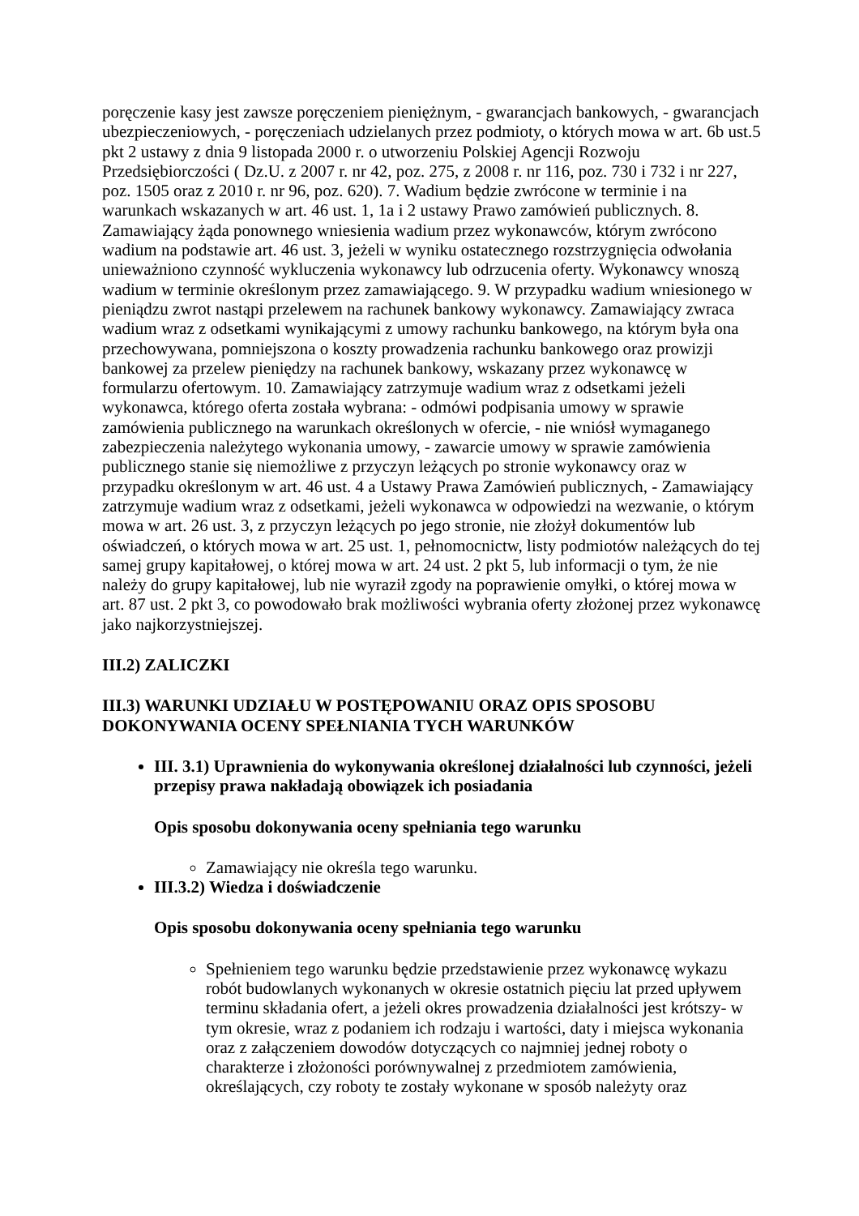poręczenie kasy jest zawsze poręczeniem pieniężnym, - gwarancjach bankowych, - gwarancjach ubezpieczeniowych, - poręczeniach udzielanych przez podmioty, o których mowa w art. 6b ust.5 pkt 2 ustawy z dnia 9 listopada 2000 r. o utworzeniu Polskiej Agencji Rozwoju Przedsiębiorczości ( Dz.U. z 2007 r. nr 42, poz. 275, z 2008 r. nr 116, poz. 730 i 732 i nr 227, poz. 1505 oraz z 2010 r. nr 96, poz. 620). 7. Wadium będzie zwrócone w terminie i na warunkach wskazanych w art. 46 ust. 1, 1a i 2 ustawy Prawo zamówień publicznych. 8. Zamawiający żąda ponownego wniesienia wadium przez wykonawców, którym zwrócono wadium na podstawie art. 46 ust. 3, jeżeli w wyniku ostatecznego rozstrzygnięcia odwołania unieważniono czynność wykluczenia wykonawcy lub odrzucenia oferty. Wykonawcy wnoszą wadium w terminie określonym przez zamawiającego. 9. W przypadku wadium wniesionego w pieniądzu zwrot nastąpi przelewem na rachunek bankowy wykonawcy. Zamawiający zwraca wadium wraz z odsetkami wynikającymi z umowy rachunku bankowego, na którym była ona przechowywana, pomniejszona o koszty prowadzenia rachunku bankowego oraz prowizji bankowej za przelew pieniędzy na rachunek bankowy, wskazany przez wykonawcę w formularzu ofertowym. 10. Zamawiający zatrzymuje wadium wraz z odsetkami jeżeli wykonawca, którego oferta została wybrana: - odmówi podpisania umowy w sprawie zamówienia publicznego na warunkach określonych w ofercie, - nie wniósł wymaganego zabezpieczenia należytego wykonania umowy, - zawarcie umowy w sprawie zamówienia publicznego stanie się niemożliwe z przyczyn leżących po stronie wykonawcy oraz w przypadku określonym w art. 46 ust. 4 a Ustawy Prawa Zamówień publicznych, - Zamawiający zatrzymuje wadium wraz z odsetkami, jeżeli wykonawca w odpowiedzi na wezwanie, o którym mowa w art. 26 ust. 3, z przyczyn leżących po jego stronie, nie złożył dokumentów lub oświadczeń, o których mowa w art. 25 ust. 1, pełnomocnictw, listy podmiotów należących do tej samej grupy kapitałowej, o której mowa w art. 24 ust. 2 pkt 5, lub informacji o tym, że nie należy do grupy kapitałowej, lub nie wyraził zgody na poprawienie omyłki, o której mowa w art. 87 ust. 2 pkt 3, co powodowało brak możliwości wybrania oferty złożonej przez wykonawcę jako najkorzystniejszej.
III.2) ZALICZKI
III.3) WARUNKI UDZIAŁU W POSTĘPOWANIU ORAZ OPIS SPOSOBU DOKONYWANIA OCENY SPEŁNIANIA TYCH WARUNKÓW
III. 3.1) Uprawnienia do wykonywania określonej działalności lub czynności, jeżeli przepisy prawa nakładają obowiązek ich posiadania
Opis sposobu dokonywania oceny spełniania tego warunku
Zamawiający nie określa tego warunku.
III.3.2) Wiedza i doświadczenie
Opis sposobu dokonywania oceny spełniania tego warunku
Spełnieniem tego warunku będzie przedstawienie przez wykonawcę wykazu robót budowlanych wykonanych w okresie ostatnich pięciu lat przed upływem terminu składania ofert, a jeżeli okres prowadzenia działalności jest krótszy- w tym okresie, wraz z podaniem ich rodzaju i wartości, daty i miejsca wykonania oraz z załączeniem dowodów dotyczących co najmniej jednej roboty o charakterze i złożoności porównywalnej z przedmiotem zamówienia, określających, czy roboty te zostały wykonane w sposób należyty oraz